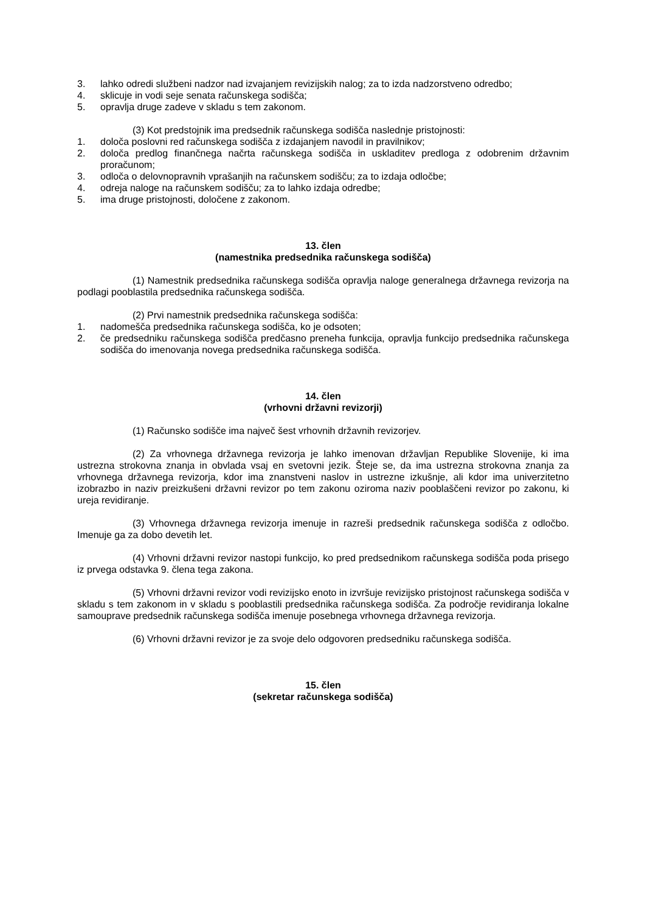3. lahko odredi službeni nadzor nad izvajanjem revizijskih nalog; za to izda nadzorstveno odredbo;
4. sklicuje in vodi seje senata računskega sodišča;
5. opravlja druge zadeve v skladu s tem zakonom.
(3) Kot predstojnik ima predsednik računskega sodišča naslednje pristojnosti:
1. določa poslovni red računskega sodišča z izdajanjem navodil in pravilnikov;
2. določa predlog finančnega načrta računskega sodišča in uskladitev predloga z odobrenim državnim proračunom;
3. odloča o delovnopravnih vprašanjih na računskem sodišču; za to izdaja odločbe;
4. odreja naloge na računskem sodišču; za to lahko izdaja odredbe;
5. ima druge pristojnosti, določene z zakonom.
13. člen
(namestnika predsednika računskega sodišča)
(1) Namestnik predsednika računskega sodišča opravlja naloge generalnega državnega revizorja na podlagi pooblastila predsednika računskega sodišča.
(2) Prvi namestnik predsednika računskega sodišča:
1. nadomešča predsednika računskega sodišča, ko je odsoten;
2. če predsedniku računskega sodišča predčasno preneha funkcija, opravlja funkcijo predsednika računskega sodišča do imenovanja novega predsednika računskega sodišča.
14. člen
(vrhovni državni revizorji)
(1) Računsko sodišče ima največ šest vrhovnih državnih revizorjev.
(2) Za vrhovnega državnega revizorja je lahko imenovan državljan Republike Slovenije, ki ima ustrezna strokovna znanja in obvlada vsaj en svetovni jezik. Šteje se, da ima ustrezna strokovna znanja za vrhovnega državnega revizorja, kdor ima znanstveni naslov in ustrezne izkušnje, ali kdor ima univerzitetno izobrazbo in naziv preizkušeni državni revizor po tem zakonu oziroma naziv pooblaščeni revizor po zakonu, ki ureja revidiranje.
(3) Vrhovnega državnega revizorja imenuje in razreši predsednik računskega sodišča z odločbo. Imenuje ga za dobo devetih let.
(4) Vrhovni državni revizor nastopi funkcijo, ko pred predsednikom računskega sodišča poda prisego iz prvega odstavka 9. člena tega zakona.
(5) Vrhovni državni revizor vodi revizijsko enoto in izvršuje revizijsko pristojnost računskega sodišča v skladu s tem zakonom in v skladu s pooblastili predsednika računskega sodišča. Za področje revidiranja lokalne samouprave predsednik računskega sodišča imenuje posebnega vrhovnega državnega revizorja.
(6) Vrhovni državni revizor je za svoje delo odgovoren predsedniku računskega sodišča.
15. člen
(sekretar računskega sodišča)